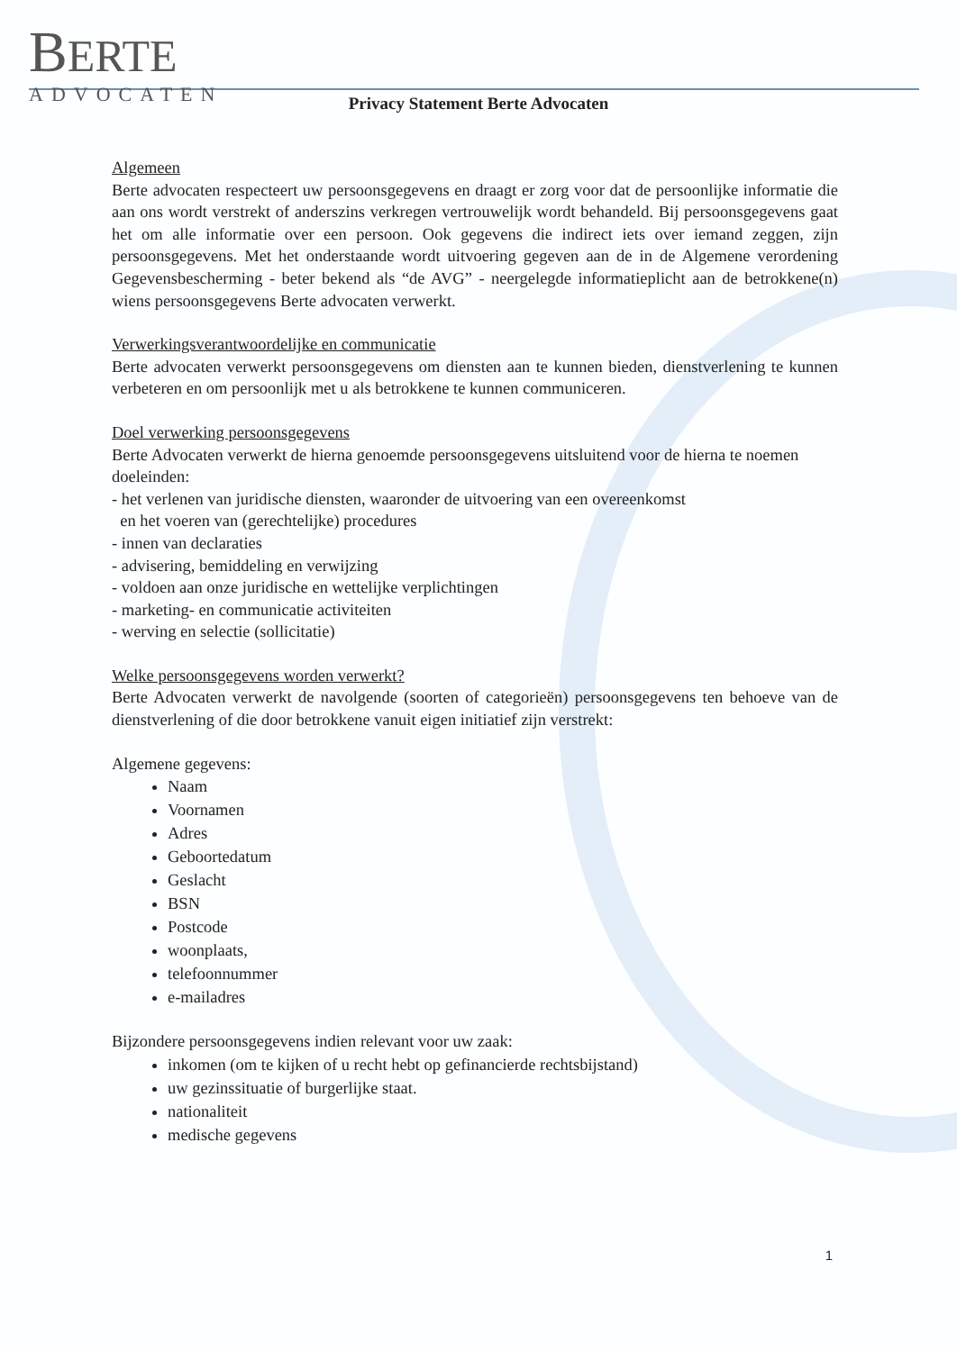BERTE
ADVOCATEN
Privacy Statement Berte Advocaten
Algemeen
Berte advocaten respecteert uw persoonsgegevens en draagt er zorg voor dat de persoonlijke informatie die aan ons wordt verstrekt of anderszins verkregen vertrouwelijk wordt behandeld. Bij persoonsgegevens gaat het om alle informatie over een persoon. Ook gegevens die indirect iets over iemand zeggen, zijn persoonsgegevens. Met het onderstaande wordt uitvoering gegeven aan de in de Algemene verordening Gegevensbescherming - beter bekend als “de AVG” - neergelegde informatieplicht aan de betrokkene(n) wiens persoonsgegevens Berte advocaten verwerkt.
Verwerkingsverantwoordelijke en communicatie
Berte advocaten verwerkt persoonsgegevens om diensten aan te kunnen bieden, dienstverlening te kunnen verbeteren en om persoonlijk met u als betrokkene te kunnen communiceren.
Doel verwerking persoonsgegevens
Berte Advocaten verwerkt de hierna genoemde persoonsgegevens uitsluitend voor de hierna te noemen doeleinden:
- het verlenen van juridische diensten, waaronder de uitvoering van een overeenkomst
en het voeren van (gerechtelijke) procedures
- innen van declaraties
- advisering, bemiddeling en verwijzing
- voldoen aan onze juridische en wettelijke verplichtingen
- marketing- en communicatie activiteiten
- werving en selectie (sollicitatie)
Welke persoonsgegevens worden verwerkt?
Berte Advocaten verwerkt de navolgende (soorten of categorieën) persoonsgegevens ten behoeve van de dienstverlening of die door betrokkene vanuit eigen initiatief zijn verstrekt:
Algemene gegevens:
Naam
Voornamen
Adres
Geboortedatum
Geslacht
BSN
Postcode
woonplaats,
telefoonnummer
e-mailadres
Bijzondere persoonsgegevens indien relevant voor uw zaak:
inkomen (om te kijken of u recht hebt op gefinancierde rechtsbijstand)
uw gezinssituatie of burgerlijke staat.
nationaliteit
medische gegevens
1